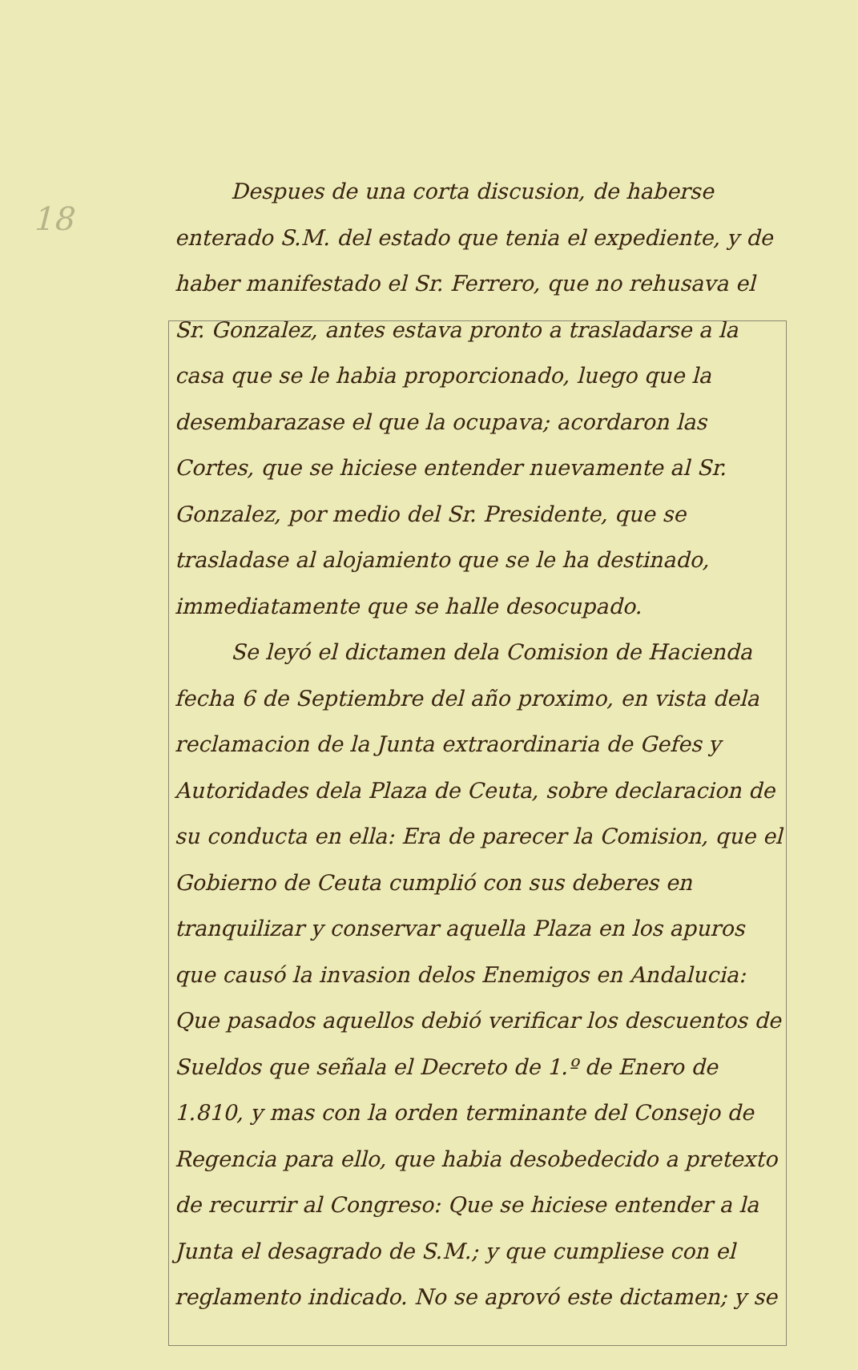18
Despues de una corta discusion, de haberse enterado S.M. del estado que tenia el expediente, y de haber manifestado el Sr. Ferrero, que no rehusava el Sr. Gonzalez, antes estava pronto a trasladarse a la casa que se le habia proporcionado, luego que la desembarazase el que la ocupava; acordaron las Cortes, que se hiciese entender nuevamente al Sr. Gonzalez, por medio del Sr. Presidente, que se trasladase al alojamiento que se le ha destinado, immediatamente que se halle desocupado.
Se leyó el dictamen dela Comision de Hacienda fecha 6 de Septiembre del año proximo, en vista dela reclamacion de la Junta extraordinaria de Gefes y Autoridades dela Plaza de Ceuta, sobre declaracion de su conducta en ella: Era de parecer la Comision, que el Gobierno de Ceuta cumplió con sus deberes en tranquilizar y conservar aquella Plaza en los apuros que causó la invasion delos Enemigos en Andalucia: Que pasados aquellos debió verificar los descuentos de Sueldos que señala el Decreto de 1.º de Enero de 1.810, y mas con la orden terminante del Consejo de Regencia para ello, que habia desobedecido a pretexto de recurrir al Congreso: Que se hiciese entender a la Junta el desagrado de S.M.; y que cumpliese con el reglamento indicado. No se aprovó este dictamen; y se